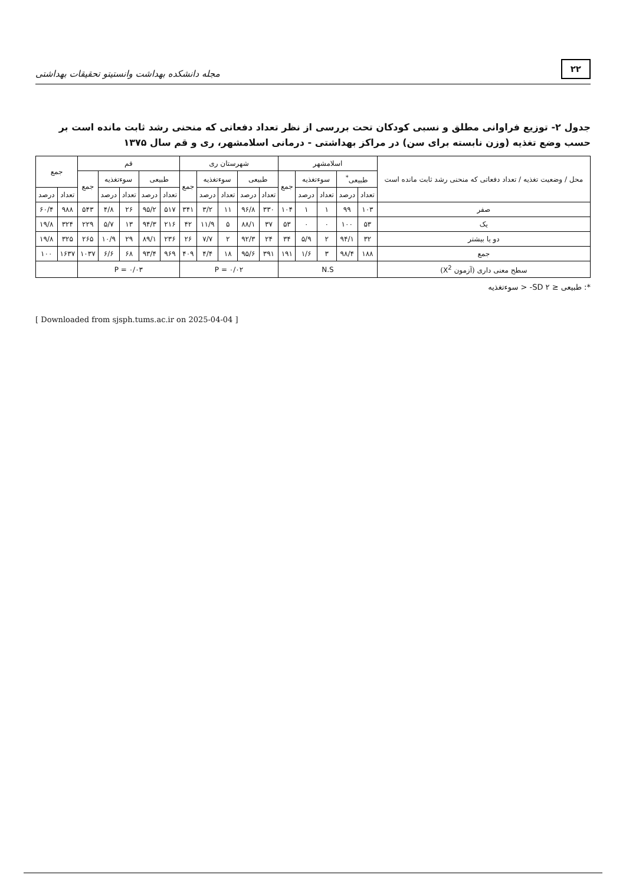۲۲ مجله دانشکده بهداشت وانستیتو تحقیقات بهداشتی
جدول ۲- توزیع فراوانی مطلق و نسبی کودکان تحت بررسی از نظر تعداد دفعاتی که منحنی رشد ثابت مانده است بر حسب وضع تغذیه (وزن نابسته برای سن) در مراکز بهداشتی - درمانی اسلامشهر، ری و قم سال ۱۳۷۵
| محل / وضعیت تغذیه / تعداد دفعاتی که منحنی رشد ثابت مانده است | اسلامشهر | | | | | شهرستان ری | | | | | قم | | | | | جمع | |
| --- | --- | --- | --- | --- | --- | --- | --- | --- | --- | --- | --- | --- | --- | --- | --- | --- | --- |
| | طبیعی<sup>*</sup> | | سوءتغذیه | | جمع | طبیعی | | سوءتغذیه | | جمع | طبیعی | | سوءتغذیه | | جمع | | |
| | تعداد | درصد | تعداد | درصد | | تعداد | درصد | تعداد | درصد | | تعداد | درصد | تعداد | درصد | | تعداد | درصد |
| صفر | ۱۰۳ | ۹۹ | ۱ | ۱ | ۱۰۴ | ۳۳۰ | ۹۶/۸ | ۱۱ | ۳/۲ | ۳۴۱ | ۵۱۷ | ۹۵/۲ | ۲۶ | ۴/۸ | ۵۴۳ | ۹۸۸ | ۶۰/۴ |
| یک | ۵۳ | ۱۰۰ | ۰ | ۰ | ۵۳ | ۳۷ | ۸۸/۱ | ۵ | ۱۱/۹ | ۴۲ | ۲۱۶ | ۹۴/۳ | ۱۳ | ۵/۷ | ۲۲۹ | ۳۲۴ | ۱۹/۸ |
| دو یا بیشتر | ۳۲ | ۹۴/۱ | ۲ | ۵/۹ | ۳۴ | ۲۴ | ۹۲/۳ | ۲ | ۷/۷ | ۲۶ | ۲۳۶ | ۸۹/۱ | ۲۹ | ۱۰/۹ | ۲۶۵ | ۳۲۵ | ۱۹/۸ |
| جمع | ۱۸۸ | ۹۸/۴ | ۳ | ۱/۶ | ۱۹۱ | ۳۹۱ | ۹۵/۶ | ۱۸ | ۴/۴ | ۴۰۹ | ۹۶۹ | ۹۳/۴ | ۶۸ | ۶/۶ | ۱۰۳۷ | ۱۶۳۷ | ۱۰۰ |
| سطح معنی داری (آزمون X<sup>2</sup>) | N.S | | | | | P = ۰/۰۲ | | | | | P = ۰/۰۳ | | | | | | |
*: طبیعی ≤ SD ۲- < سوءتغذیه
[ Downloaded from sjsph.tums.ac.ir on 2025-04-04 ]